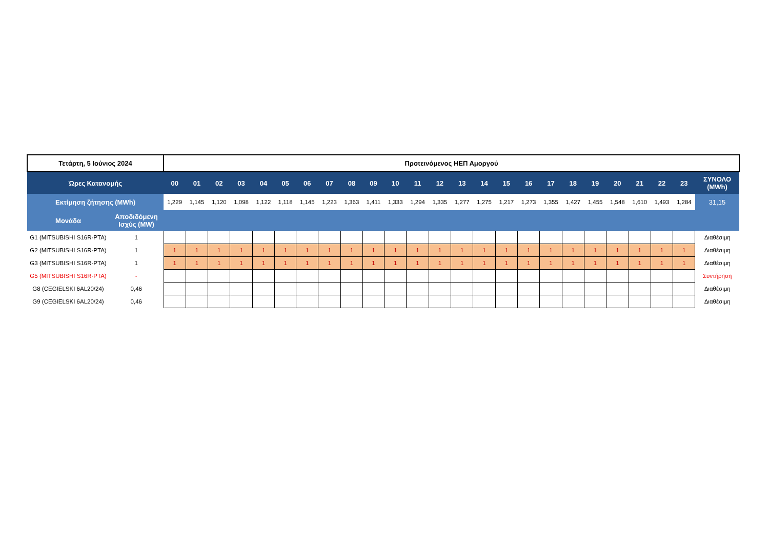| Τετάρτη, 5 Ιούνιος 2024 | | Προτεινόμενος ΗΕΠ Αμοργού | | | | | | | | | | | | | | | | | | | | | | | | |
| Ώρες Κατανομής | | 00 | 01 | 02 | 03 | 04 | 05 | 06 | 07 | 08 | 09 | 10 | 11 | 12 | 13 | 14 | 15 | 16 | 17 | 18 | 19 | 20 | 21 | 22 | 23 | ΣΥΝΟΛΟ (MWh) |
| Εκτίμηση ζήτησης (MWh) | | 1,229 | 1,145 | 1,120 | 1,098 | 1,122 | 1,118 | 1,145 | 1,223 | 1,363 | 1,411 | 1,333 | 1,294 | 1,335 | 1,277 | 1,275 | 1,217 | 1,273 | 1,355 | 1,427 | 1,455 | 1,548 | 1,610 | 1,493 | 1,284 | 31,15 |
| Μονάδα | Αποδιδόμενη Ισχύς (MW) | | | | | | | | | | | | | | | | | | | | | | | | | |
| G1 (MITSUBISHI S16R-PTA) | 1 | | | | | | | | | | | | | | | | | | | | | | | | | Διαθέσιμη |
| G2 (MITSUBISHI S16R-PTA) | 1 | 1 | 1 | 1 | 1 | 1 | 1 | 1 | 1 | 1 | 1 | 1 | 1 | 1 | 1 | 1 | 1 | 1 | 1 | 1 | 1 | 1 | 1 | 1 | 1 | Διαθέσιμη |
| G3 (MITSUBISHI S16R-PTA) | 1 | 1 | 1 | 1 | 1 | 1 | 1 | 1 | 1 | 1 | 1 | 1 | 1 | 1 | 1 | 1 | 1 | 1 | 1 | 1 | 1 | 1 | 1 | 1 | 1 | Διαθέσιμη |
| G5 (MITSUBISHI S16R-PTA) | - | | | | | | | | | | | | | | | | | | | | | | | | | Συντήρηση |
| G8 (CEGIELSKI 6AL20/24) | 0,46 | | | | | | | | | | | | | | | | | | | | | | | | | Διαθέσιμη |
| G9 (CEGIELSKI 6AL20/24) | 0,46 | | | | | | | | | | | | | | | | | | | | | | | | | Διαθέσιμη |